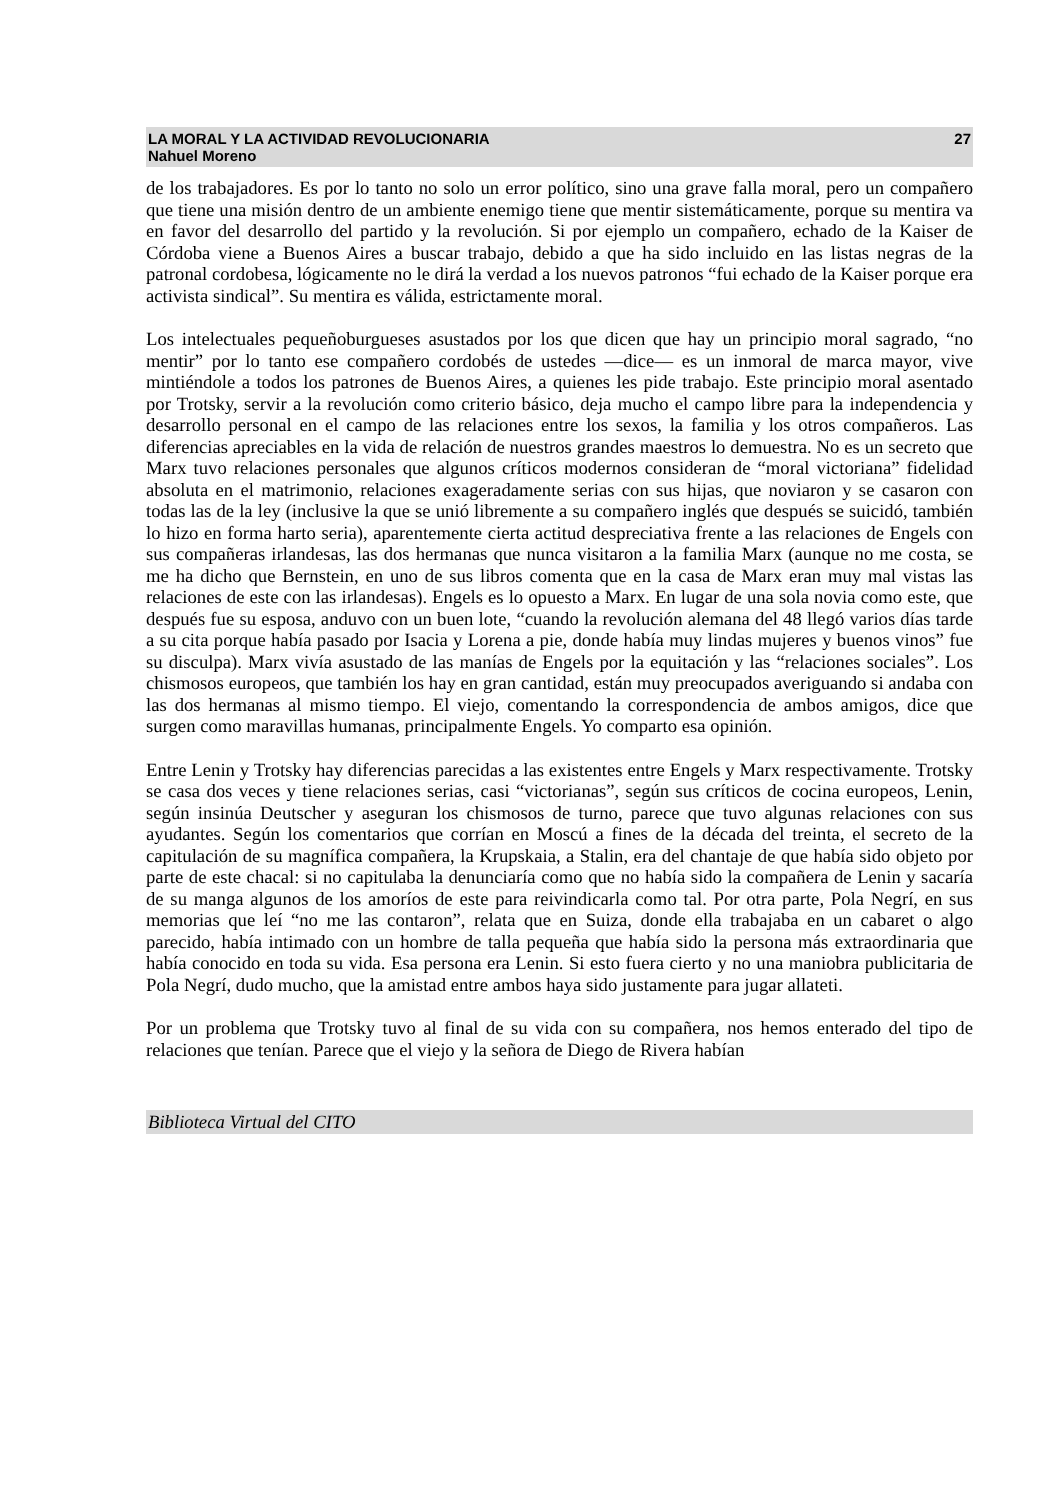LA MORAL Y LA ACTIVIDAD REVOLUCIONARIA
Nahuel Moreno
27
de los trabajadores. Es por lo tanto no solo un error político, sino una grave falla moral, pero un compañero que tiene una misión dentro de un ambiente enemigo tiene que mentir sistemáticamente, porque su mentira va en favor del desarrollo del partido y la revolución. Si por ejemplo un compañero, echado de la Kaiser de Córdoba viene a Buenos Aires a buscar trabajo, debido a que ha sido incluido en las listas negras de la patronal cordobesa, lógicamente no le dirá la verdad a los nuevos patronos “fui echado de la Kaiser porque era activista sindical”. Su mentira es válida, estrictamente moral.
Los intelectuales pequeñoburgueses asustados por los que dicen que hay un principio moral sagrado, “no mentir” por lo tanto ese compañero cordobés de ustedes —dice— es un inmoral de marca mayor, vive mintiéndole a todos los patrones de Buenos Aires, a quienes les pide trabajo. Este principio moral asentado por Trotsky, servir a la revolución como criterio básico, deja mucho el campo libre para la independencia y desarrollo personal en el campo de las relaciones entre los sexos, la familia y los otros compañeros. Las diferencias apreciables en la vida de relación de nuestros grandes maestros lo demuestra. No es un secreto que Marx tuvo relaciones personales que algunos críticos modernos consideran de “moral victoriana” fidelidad absoluta en el matrimonio, relaciones exageradamente serias con sus hijas, que noviaron y se casaron con todas las de la ley (inclusive la que se unió libremente a su compañero inglés que después se suicidó, también lo hizo en forma harto seria), aparentemente cierta actitud despreciativa frente a las relaciones de Engels con sus compañeras irlandesas, las dos hermanas que nunca visitaron a la familia Marx (aunque no me costa, se me ha dicho que Bernstein, en uno de sus libros comenta que en la casa de Marx eran muy mal vistas las relaciones de este con las irlandesas). Engels es lo opuesto a Marx. En lugar de una sola novia como este, que después fue su esposa, anduvo con un buen lote, “cuando la revolución alemana del 48 llegó varios días tarde a su cita porque había pasado por Isacia y Lorena a pie, donde había muy lindas mujeres y buenos vinos” fue su disculpa). Marx vivía asustado de las manías de Engels por la equitación y las “relaciones sociales”. Los chismosos europeos, que también los hay en gran cantidad, están muy preocupados averiguando si andaba con las dos hermanas al mismo tiempo. El viejo, comentando la correspondencia de ambos amigos, dice que surgen como maravillas humanas, principalmente Engels. Yo comparto esa opinión.
Entre Lenin y Trotsky hay diferencias parecidas a las existentes entre Engels y Marx respectivamente. Trotsky se casa dos veces y tiene relaciones serias, casi “victorianas”, según sus críticos de cocina europeos, Lenin, según insinúa Deutscher y aseguran los chismosos de turno, parece que tuvo algunas relaciones con sus ayudantes. Según los comentarios que corrían en Moscú a fines de la década del treinta, el secreto de la capitulación de su magnífica compañera, la Krupskaia, a Stalin, era del chantaje de que había sido objeto por parte de este chacal: si no capitulaba la denunciaría como que no había sido la compañera de Lenin y sacaría de su manga algunos de los amoríos de este para reivindicarla como tal. Por otra parte, Pola Negrí, en sus memorias que leí “no me las contaron”, relata que en Suiza, donde ella trabajaba en un cabaret o algo parecido, había intimado con un hombre de talla pequeña que había sido la persona más extraordinaria que había conocido en toda su vida. Esa persona era Lenin. Si esto fuera cierto y no una maniobra publicitaria de Pola Negrí, dudo mucho, que la amistad entre ambos haya sido justamente para jugar allateti.
Por un problema que Trotsky tuvo al final de su vida con su compañera, nos hemos enterado del tipo de relaciones que tenían. Parece que el viejo y la señora de Diego de Rivera habían
Biblioteca Virtual del CITO